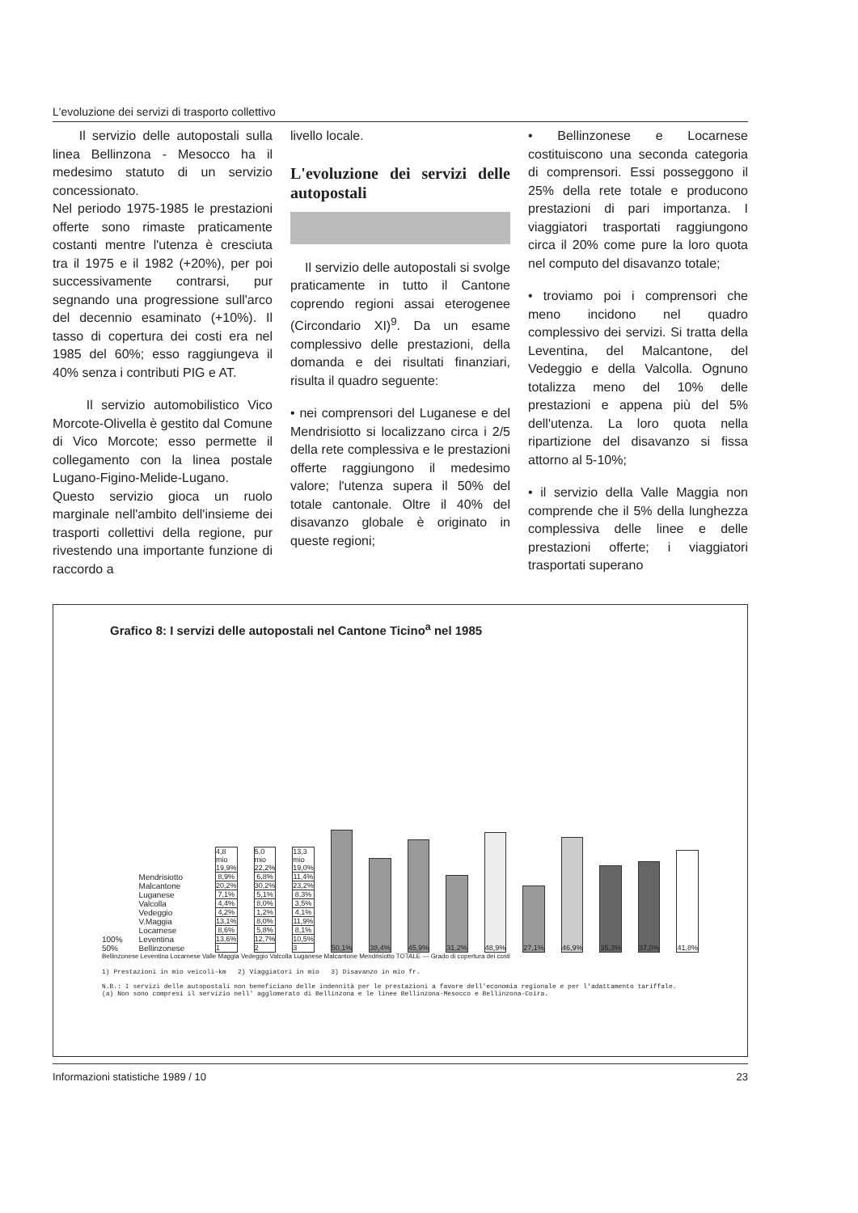L'evoluzione dei servizi di trasporto collettivo
Il servizio delle autopostali sulla linea Bellinzona - Mesocco ha il medesimo statuto di un servizio concessionato.
Nel periodo 1975-1985 le prestazioni offerte sono rimaste praticamente costanti mentre l'utenza è cresciuta tra il 1975 e il 1982 (+20%), per poi successivamente contrarsi, pur segnando una progressione sull'arco del decennio esaminato (+10%). Il tasso di copertura dei costi era nel 1985 del 60%; esso raggiungeva il 40% senza i contributi PIG e AT.
Il servizio automobilistico Vico Morcote-Olivella è gestito dal Comune di Vico Morcote; esso permette il collegamento con la linea postale Lugano-Figino-Melide-Lugano. Questo servizio gioca un ruolo marginale nell'ambito dell'insieme dei trasporti collettivi della regione, pur rivestendo una importante funzione di raccordo a
livello locale.
L'evoluzione dei servizi delle autopostali
Il servizio delle autopostali si svolge praticamente in tutto il Cantone coprendo regioni assai eterogenee (Circondario XI)<sup>9</sup>. Da un esame complessivo delle prestazioni, della domanda e dei risultati finanziari, risulta il quadro seguente:
• nei comprensori del Luganese e del Mendrisiotto si localizzano circa i 2/5 della rete complessiva e le prestazioni offerte raggiungono il medesimo valore; l'utenza supera il 50% del totale cantonale. Oltre il 40% del disavanzo globale è originato in queste regioni;
• Bellinzonese e Locarnese costituiscono una seconda categoria di comprensori. Essi posseggono il 25% della rete totale e producono prestazioni di pari importanza. I viaggiatori trasportati raggiungono circa il 20% come pure la loro quota nel computo del disavanzo totale;
• troviamo poi i comprensori che meno incidono nel quadro complessivo dei servizi. Si tratta della Leventina, del Malcantone, del Vedeggio e della Valcolla. Ognuno totalizza meno del 10% delle prestazioni e appena più del 5% dell'utenza. La loro quota nella ripartizione del disavanzo si fissa attorno al 5-10%;
• il servizio della Valle Maggia non comprende che il 5% della lunghezza complessiva delle linee e delle prestazioni offerte; i viaggiatori trasportati superano
Grafico 8: I servizi delle autopostali nel Cantone Ticino<sup>a</sup> nel 1985
100% 50% Mendrisiotto Malcantone Luganese Valcolla Vedeggio V.Maggia Locarnese Leventina Bellinzonese
4,8 mio
19,9%
8,9%
20,2%
7,1%
4,4%
4,2%
13,1%
8,6%
13,6%
1
5,0 mio
22,2%
6,8%
30,2%
5,1%
8,0%
1,2%
8,0%
5,8%
12,7%
2
13,3 mio
19,0%
11,4%
23,2%
8,3%
3,5%
4,1%
11,9%
8,1%
10,5%
3
50,1%
38,4%
45,9%
31,2%
48,9%
27,1%
46,9%
35,3%
37,0%
41,8%
Bellinzonese Leventina Locarnese Valle Maggia Vedeggio Valcolla Luganese Malcantone Mendrisiotto TOTALE — Grado di copertura dei costi
1) Prestazioni in mio veicoli-km 2) Viaggiatori in mio 3) Disavanzo in mio fr.
N.B.: I servizi delle autopostali non beneficiano delle indennità per le prestazioni a favore dell'economia regionale e per l'adattamento tariffale.
(a) Non sono compresi il servizio nell' agglomerato di Bellinzona e le linee Bellinzona-Mesocco e Bellinzona-Coira.
Informazioni statistiche 1989 / 10 23